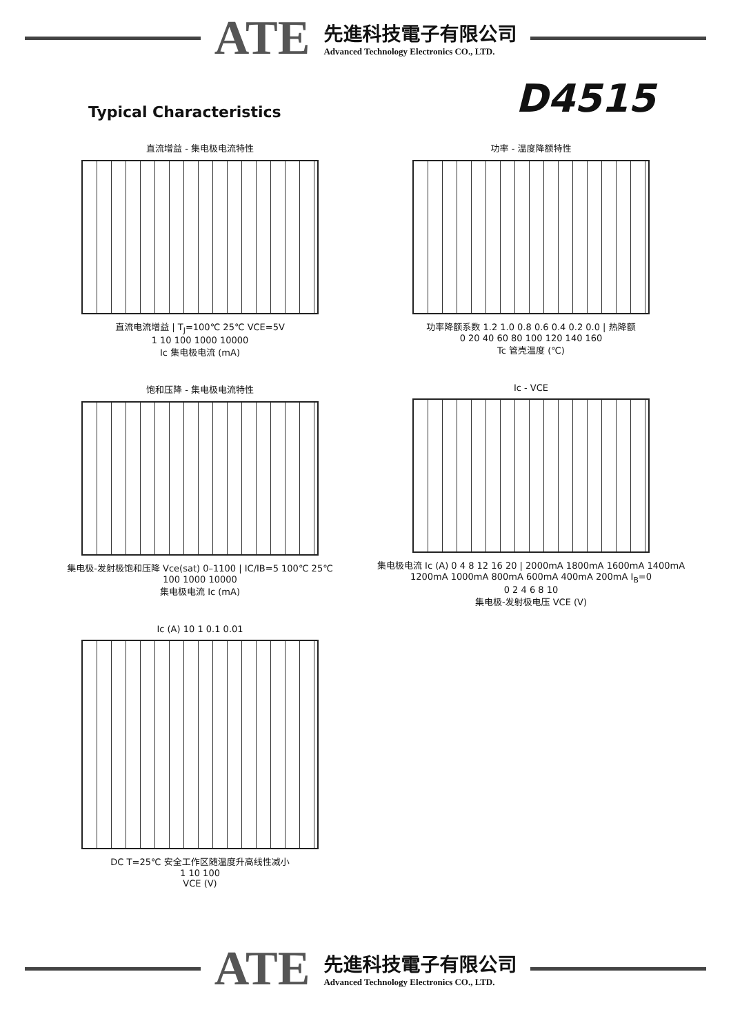ATE
先進科技電子有限公司
Advanced Technology Electronics CO., LTD.
Typical Characteristics
D4515
直流增益 - 集电极电流特性
直流电流增益 | T<sub>J</sub>=100℃ 25℃ VCE=5V
1 10 100 1000 10000
Ic 集电极电流 (mA)
功率 - 温度降额特性
功率降额系数 1.2 1.0 0.8 0.6 0.4 0.2 0.0 | 热降额
0 20 40 60 80 100 120 140 160
Tc 管壳温度 (℃)
饱和压降 - 集电极电流特性
集电极-发射极饱和压降 Vce(sat) 0–1100 | IC/IB=5 100℃ 25℃
100 1000 10000
集电极电流 Ic (mA)
Ic - VCE
集电极电流 Ic (A) 0 4 8 12 16 20 | 2000mA 1800mA 1600mA 1400mA 1200mA 1000mA 800mA 600mA 400mA 200mA I<sub>B</sub>=0
0 2 4 6 8 10
集电极-发射极电压 VCE (V)
Ic (A) 10 1 0.1 0.01
DC T=25℃ 安全工作区随温度升高线性减小
1 10 100
VCE (V)
ATE
先進科技電子有限公司
Advanced Technology Electronics CO., LTD.